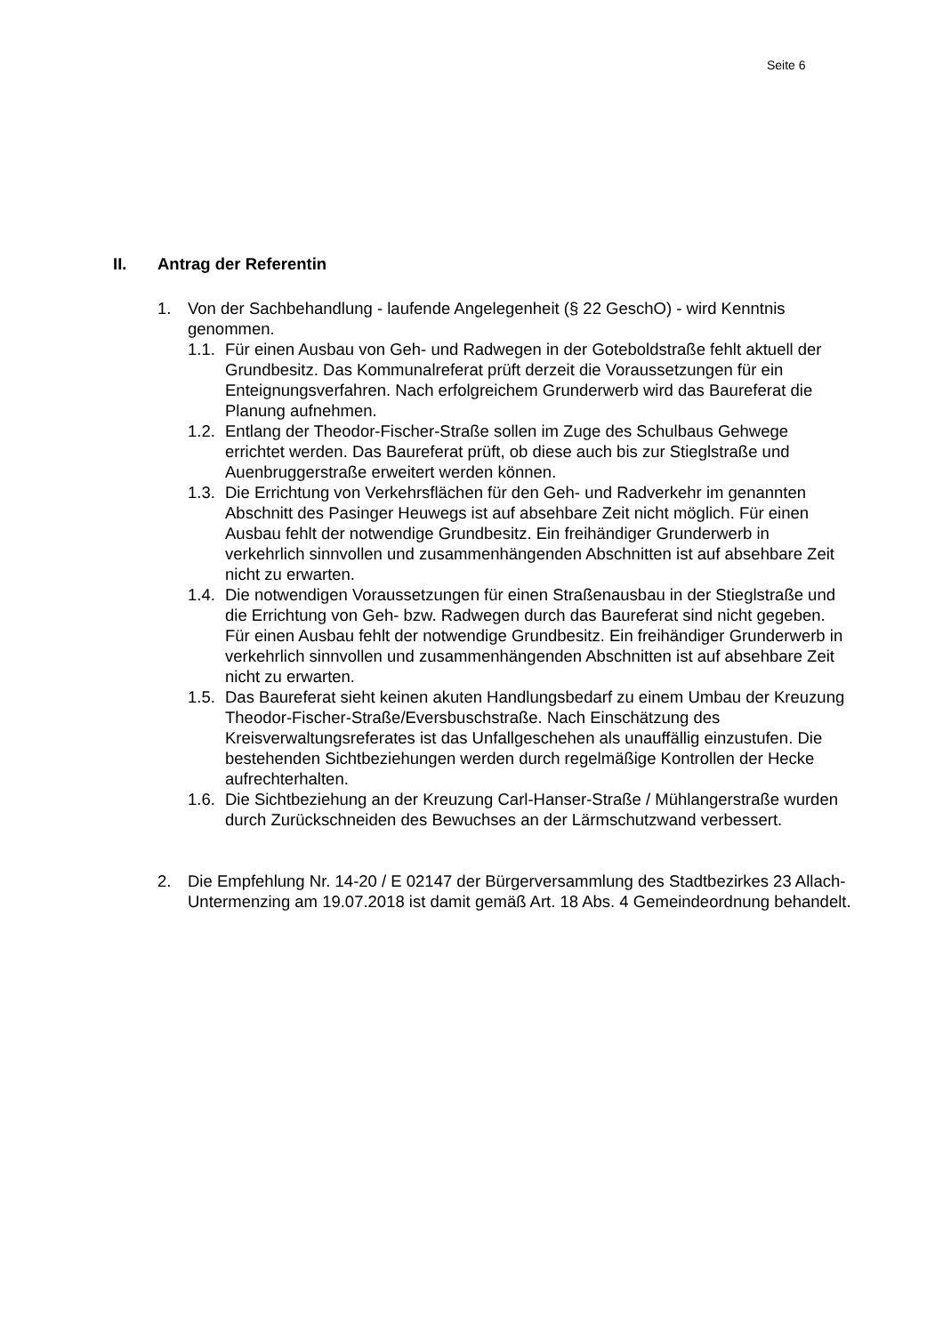Seite 6
II. Antrag der Referentin
1. Von der Sachbehandlung - laufende Angelegenheit (§ 22 GeschO) - wird Kenntnis genommen.
1.1.
Für einen Ausbau von Geh- und Radwegen in der Goteboldstraße fehlt aktuell der Grundbesitz. Das Kommunalreferat prüft derzeit die Voraussetzungen für ein Enteignungsverfahren. Nach erfolgreichem Grunderwerb wird das Baureferat die Planung aufnehmen.
1.2.
Entlang der Theodor-Fischer-Straße sollen im Zuge des Schulbaus Gehwege errichtet werden. Das Baureferat prüft, ob diese auch bis zur Stieglstraße und Auenbruggerstraße erweitert werden können.
1.3.
Die Errichtung von Verkehrsflächen für den Geh- und Radverkehr im genannten Abschnitt des Pasinger Heuwegs ist auf absehbare Zeit nicht möglich. Für einen Ausbau fehlt der notwendige Grundbesitz. Ein freihändiger Grunderwerb in verkehrlich sinnvollen und zusammenhängenden Abschnitten ist auf absehbare Zeit nicht zu erwarten.
1.4.
Die notwendigen Voraussetzungen für einen Straßenausbau in der Stieglstraße und die Errichtung von Geh- bzw. Radwegen durch das Baureferat sind nicht gegeben. Für einen Ausbau fehlt der notwendige Grundbesitz. Ein freihändiger Grunderwerb in verkehrlich sinnvollen und zusammenhängenden Abschnitten ist auf absehbare Zeit nicht zu erwarten.
1.5.
Das Baureferat sieht keinen akuten Handlungsbedarf zu einem Umbau der Kreuzung Theodor-Fischer-Straße/Eversbuschstraße. Nach Einschätzung des Kreisverwaltungsreferates ist das Unfallgeschehen als unauffällig einzustufen. Die bestehenden Sichtbeziehungen werden durch regelmäßige Kontrollen der Hecke aufrechterhalten.
1.6.
Die Sichtbeziehung an der Kreuzung Carl-Hanser-Straße / Mühlangerstraße wurden durch Zurückschneiden des Bewuchses an der Lärmschutzwand verbessert.
2. Die Empfehlung Nr. 14-20 / E 02147 der Bürgerversammlung des Stadtbezirkes 23 Allach-Untermenzing am 19.07.2018 ist damit gemäß Art. 18 Abs. 4 Gemeindeordnung behandelt.